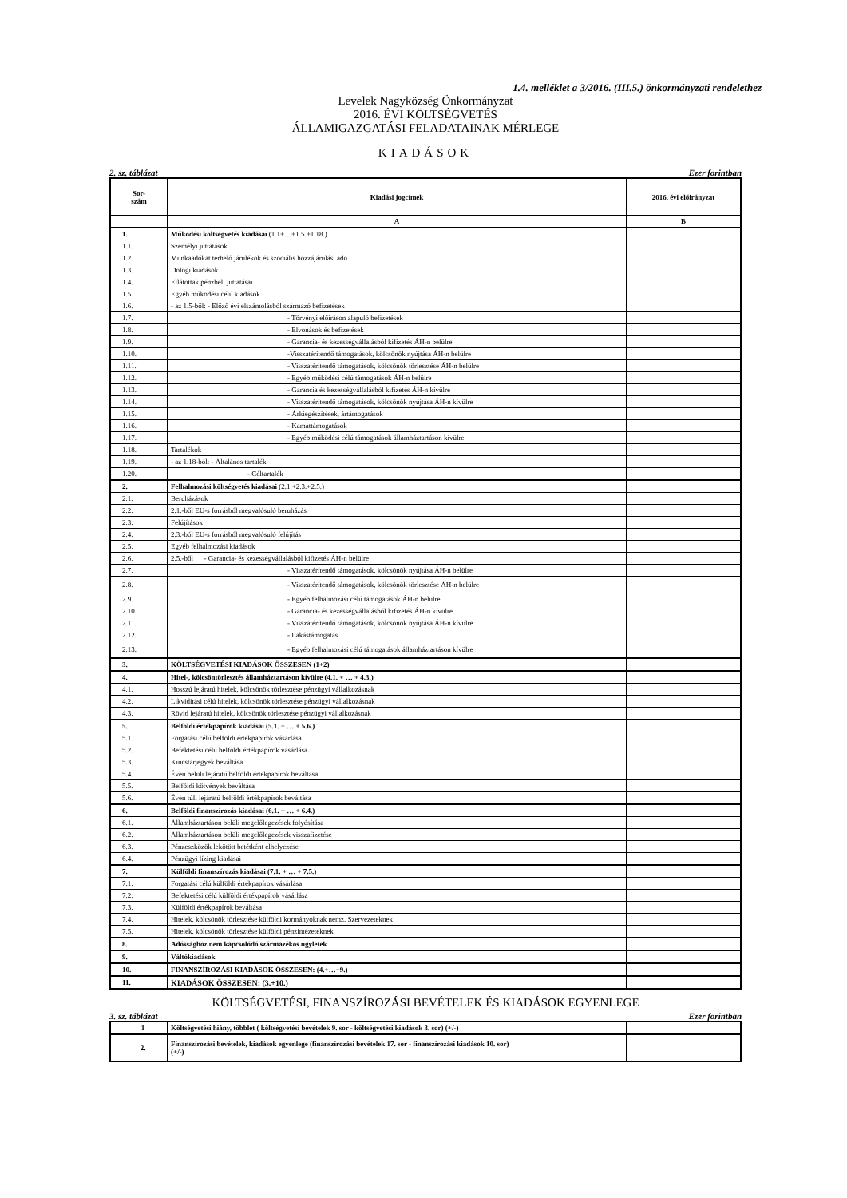1.4. melléklet a 3/2016. (III.5.) önkormányzati rendelethez
Levelek Nagyközség Önkormányzat
2016. ÉVI KÖLTSÉGVETÉS
ÁLLAMIGAZGATÁSI FELADATAINAK MÉRLEGE
KIADÁSOK
2. sz. táblázat Ezer forintban
| Sor- szám | Kiadási jogcímek | 2016. évi előirányzat |
| --- | --- | --- |
| | A | B |
| 1. | Működési költségvetés kiadásai (1.1+…+1.5.+1.18.) | |
| 1.1. | Személyi juttatások | |
| 1.2. | Munkaadókat terhelő járulékok és szociális hozzájárulási adó | |
| 1.3. | Dologi kiadások | |
| 1.4. | Ellátottak pénzbeli juttatásai | |
| 1.5 | Egyéb működési célú kiadások | |
| 1.6. | - az 1.5-ből: - Előző évi elszámolásból származó befizetések | |
| 1.7. | - Törvényi előíráson alapuló befizetések | |
| 1.8. | - Elvonások és befizetések | |
| 1.9. | - Garancia- és kezességvállalásból kifizetés ÁH-n belülre | |
| 1.10. | -Visszatérítendő támogatások, kölcsönök nyújtása ÁH-n belülre | |
| 1.11. | - Visszatérítendő támogatások, kölcsönök törlesztése ÁH-n belülre | |
| 1.12. | - Egyéb működési célú támogatások ÁH-n belülre | |
| 1.13. | - Garancia és kezességvállalásból kifizetés ÁH-n kívülre | |
| 1.14. | - Visszatérítendő támogatások, kölcsönök nyújtása ÁH-n kívülre | |
| 1.15. | - Árkiegészítések, ártámogatások | |
| 1.16. | - Kamattámogatások | |
| 1.17. | - Egyéb működési célú támogatások államháztartáson kívülre | |
| 1.18. | Tartalékok | |
| 1.19. | - az 1.18-ból: - Általános tartalék | |
| 1.20. | - Céltartalék | |
| 2. | Felhalmozási költségvetés kiadásai (2.1.+2.3.+2.5.) | |
| 2.1. | Beruházások | |
| 2.2. | 2.1.-ből EU-s forrásból megvalósuló beruházás | |
| 2.3. | Felújítások | |
| 2.4. | 2.3.-ból EU-s forrásból megvalósuló felújítás | |
| 2.5. | Egyéb felhalmozási kiadások | |
| 2.6. | 2.5.-ből - Garancia- és kezességvállalásból kifizetés ÁH-n belülre | |
| 2.7. | - Visszatérítendő támogatások, kölcsönök nyújtása ÁH-n belülre | |
| 2.8. | - Visszatérítendő támogatások, kölcsönök törlesztése ÁH-n belülre | |
| 2.9. | - Egyéb felhalmozási célú támogatások ÁH-n belülre | |
| 2.10. | - Garancia- és kezességvállalásból kifizetés ÁH-n kívülre | |
| 2.11. | - Visszatérítendő támogatások, kölcsönök nyújtása ÁH-n kívülre | |
| 2.12. | - Lakástámogatás | |
| 2.13. | - Egyéb felhalmozási célú támogatások államháztartáson kívülre | |
| 3. | KÖLTSÉGVETÉSI KIADÁSOK ÖSSZESEN (1+2) | |
| 4. | Hitel-, kölcsöntörlesztés államháztartáson kívülre (4.1. + … + 4.3.) | |
| 4.1. | Hosszú lejáratú hitelek, kölcsönök törlesztése pénzügyi vállalkozásnak | |
| 4.2. | Likviditási célú hitelek, kölcsönök törlesztése pénzügyi vállalkozásnak | |
| 4.3. | Rövid lejáratú hitelek, kölcsönök törlesztése pénzügyi vállalkozásnak | |
| 5. | Belföldi értékpapírok kiadásai (5.1. + … + 5.6.) | |
| 5.1. | Forgatási célú belföldi értékpapírok vásárlása | |
| 5.2. | Befektetési célú belföldi értékpapírok vásárlása | |
| 5.3. | Kincstárjegyek beváltása | |
| 5.4. | Éven belüli lejáratú belföldi értékpapírok beváltása | |
| 5.5. | Belföldi kötvények beváltása | |
| 5.6. | Éven túli lejáratú belföldi értékpapírok beváltása | |
| 6. | Belföldi finanszírozás kiadásai (6.1. + … + 6.4.) | |
| 6.1. | Államháztartáson belüli megelőlegezések folyósítása | |
| 6.2. | Államháztartáson belüli megelőlegezések visszafizetése | |
| 6.3. | Pénzeszközök lekötött betétként elhelyezése | |
| 6.4. | Pénzügyi lízing kiadásai | |
| 7. | Külföldi finanszírozás kiadásai (7.1. + … + 7.5.) | |
| 7.1. | Forgatási célú külföldi értékpapírok vásárlása | |
| 7.2. | Befektetési célú külföldi értékpapírok vásárlása | |
| 7.3. | Külföldi értékpapírok beváltása | |
| 7.4. | Hitelek, kölcsönök törlesztése külföldi kormányoknak nemz. Szervezeteknek | |
| 7.5. | Hitelek, kölcsönök törlesztése külföldi pénzintézeteknek | |
| 8. | Adóssághoz nem kapcsolódó származékos ügyletek | |
| 9. | Váltókiadások | |
| 10. | FINANSZÍROZÁSI KIADÁSOK ÖSSZESEN: (4.+…+9.) | |
| 11. | KIADÁSOK ÖSSZESEN: (3.+10.) | |
KÖLTSÉGVETÉSI, FINANSZÍROZÁSI BEVÉTELEK ÉS KIADÁSOK EGYENLEGE
3. sz. táblázat Ezer forintban
| 1 | Költségvetési hiány, többlet ( költségvetési bevételek 9. sor - költségvetési kiadások 3. sor) (+/-) | |
| 2. | Finanszírozási bevételek, kiadások egyenlege (finanszírozási bevételek 17. sor - finanszírozási kiadások 10. sor) (+/-) | |